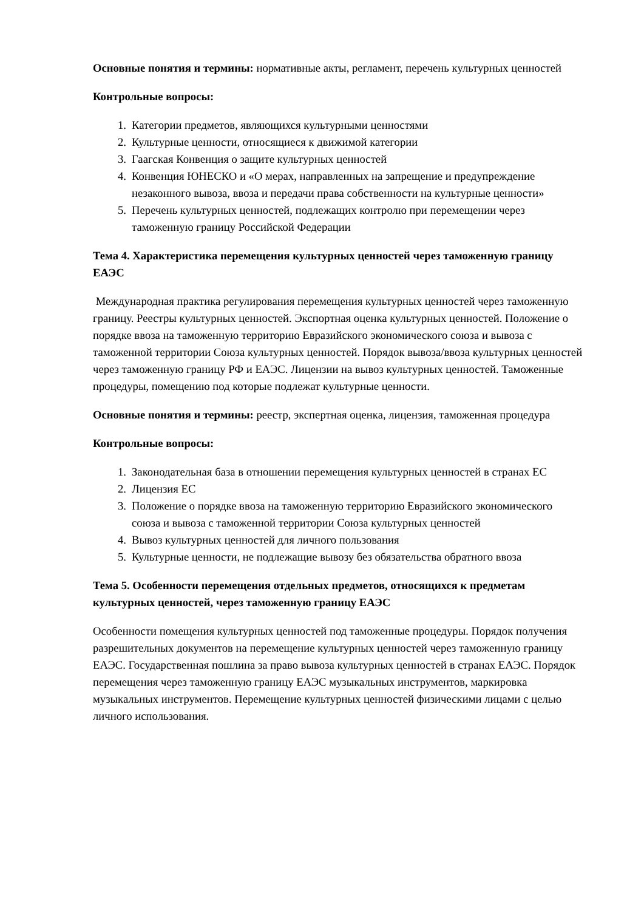Основные понятия и термины: нормативные акты, регламент, перечень культурных ценностей
Контрольные вопросы:
1. Категории предметов, являющихся культурными ценностями
2. Культурные ценности, относящиеся к движимой категории
3. Гаагская Конвенция о защите культурных ценностей
4. Конвенция ЮНЕСКО и «О мерах, направленных на запрещение и предупреждение незаконного вывоза, ввоза и передачи права собственности на культурные ценности»
5. Перечень культурных ценностей, подлежащих контролю при перемещении через таможенную границу Российской Федерации
Тема 4. Характеристика перемещения культурных ценностей через таможенную границу ЕАЭС
Международная практика регулирования перемещения культурных ценностей через таможенную границу. Реестры культурных ценностей. Экспортная оценка культурных ценностей. Положение о порядке ввоза на таможенную территорию Евразийского экономического союза и вывоза с таможенной территории Союза культурных ценностей. Порядок вывоза/ввоза культурных ценностей через таможенную границу РФ и ЕАЭС. Лицензии на вывоз культурных ценностей. Таможенные процедуры, помещению под которые подлежат культурные ценности.
Основные понятия и термины: реестр, экспертная оценка, лицензия, таможенная процедура
Контрольные вопросы:
1. Законодательная база в отношении перемещения культурных ценностей в странах ЕС
2. Лицензия ЕС
3. Положение о порядке ввоза на таможенную территорию Евразийского экономического союза и вывоза с таможенной территории Союза культурных ценностей
4. Вывоз культурных ценностей для личного пользования
5. Культурные ценности, не подлежащие вывозу без обязательства обратного ввоза
Тема 5. Особенности перемещения отдельных предметов, относящихся к предметам культурных ценностей, через таможенную границу ЕАЭС
Особенности помещения культурных ценностей под таможенные процедуры. Порядок получения разрешительных документов на перемещение культурных ценностей через таможенную границу ЕАЭС. Государственная пошлина за право вывоза культурных ценностей в странах ЕАЭС. Порядок перемещения через таможенную границу ЕАЭС музыкальных инструментов, маркировка музыкальных инструментов. Перемещение культурных ценностей физическими лицами с целью личного использования.